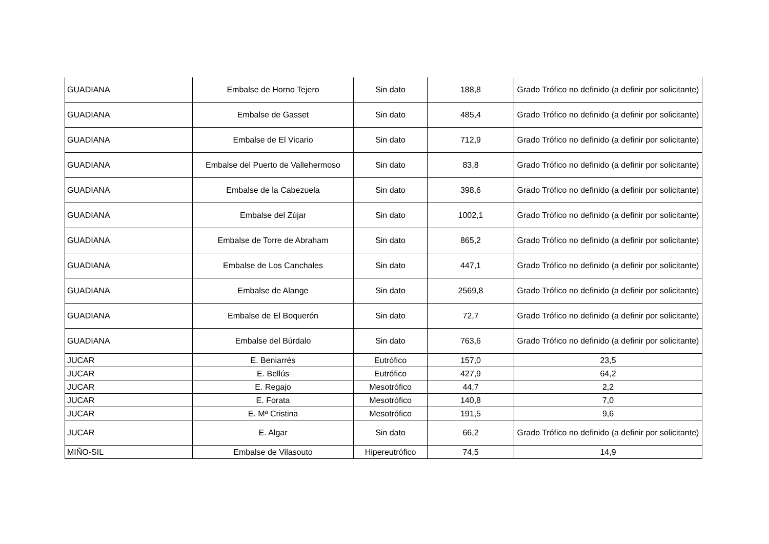| GUADIANA | Embalse de Horno Tejero | Sin dato | 188,8 | Grado Trófico no definido (a definir por solicitante) |
| GUADIANA | Embalse de Gasset | Sin dato | 485,4 | Grado Trófico no definido (a definir por solicitante) |
| GUADIANA | Embalse de El Vicario | Sin dato | 712,9 | Grado Trófico no definido (a definir por solicitante) |
| GUADIANA | Embalse del Puerto de Vallehermoso | Sin dato | 83,8 | Grado Trófico no definido (a definir por solicitante) |
| GUADIANA | Embalse de la Cabezuela | Sin dato | 398,6 | Grado Trófico no definido (a definir por solicitante) |
| GUADIANA | Embalse del Zújar | Sin dato | 1002,1 | Grado Trófico no definido (a definir por solicitante) |
| GUADIANA | Embalse de Torre de Abraham | Sin dato | 865,2 | Grado Trófico no definido (a definir por solicitante) |
| GUADIANA | Embalse de Los Canchales | Sin dato | 447,1 | Grado Trófico no definido (a definir por solicitante) |
| GUADIANA | Embalse de Alange | Sin dato | 2569,8 | Grado Trófico no definido (a definir por solicitante) |
| GUADIANA | Embalse de El Boquerón | Sin dato | 72,7 | Grado Trófico no definido (a definir por solicitante) |
| GUADIANA | Embalse del Búrdalo | Sin dato | 763,6 | Grado Trófico no definido (a definir por solicitante) |
| JUCAR | E. Beniarrés | Eutrófico | 157,0 | 23,5 |
| JUCAR | E. Bellús | Eutrófico | 427,9 | 64,2 |
| JUCAR | E. Regajo | Mesotrófico | 44,7 | 2,2 |
| JUCAR | E. Forata | Mesotrófico | 140,8 | 7,0 |
| JUCAR | E. Mª Cristina | Mesotrófico | 191,5 | 9,6 |
| JUCAR | E. Algar | Sin dato | 66,2 | Grado Trófico no definido (a definir por solicitante) |
| MIÑO-SIL | Embalse de Vilasouto | Hipereutrófico | 74,5 | 14,9 |